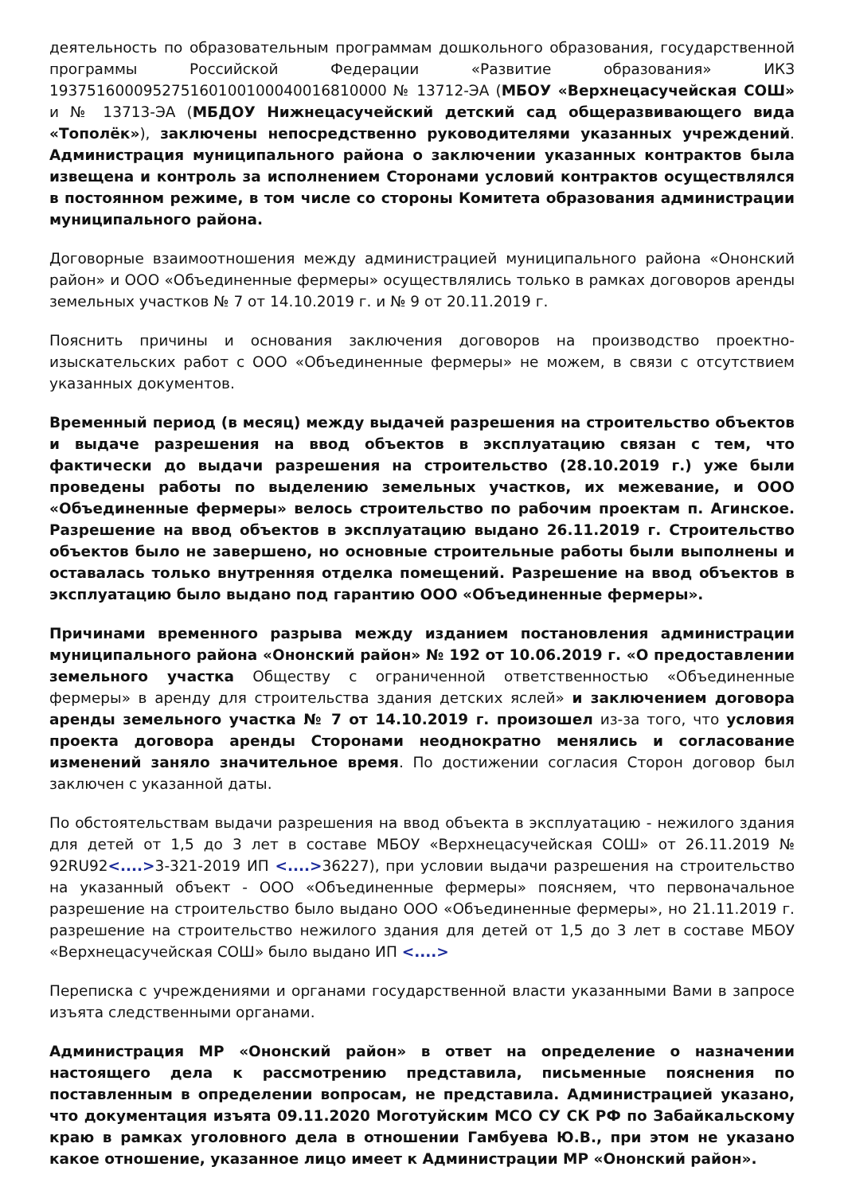деятельность по образовательным программам дошкольного образования, государственной программы Российской Федерации «Развитие образования» ИКЗ 193751600095275160100100040016810000 № 13712-ЭА (МБОУ «Верхнецасучейская СОШ» и № 13713-ЭА (МБДОУ Нижнецасучейский детский сад общеразвивающего вида «Тополёк»), заключены непосредственно руководителями указанных учреждений. Администрация муниципального района о заключении указанных контрактов была извещена и контроль за исполнением Сторонами условий контрактов осуществлялся в постоянном режиме, в том числе со стороны Комитета образования администрации муниципального района.
Договорные взаимоотношения между администрацией муниципального района «Ононский район» и ООО «Объединенные фермеры» осуществлялись только в рамках договоров аренды земельных участков № 7 от 14.10.2019 г. и № 9 от 20.11.2019 г.
Пояснить причины и основания заключения договоров на производство проектно-изыскательских работ с ООО «Объединенные фермеры» не можем, в связи с отсутствием указанных документов.
Временный период (в месяц) между выдачей разрешения на строительство объектов и выдаче разрешения на ввод объектов в эксплуатацию связан с тем, что фактически до выдачи разрешения на строительство (28.10.2019 г.) уже были проведены работы по выделению земельных участков, их межевание, и ООО «Объединенные фермеры» велось строительство по рабочим проектам п. Агинское. Разрешение на ввод объектов в эксплуатацию выдано 26.11.2019 г. Строительство объектов было не завершено, но основные строительные работы были выполнены и оставалась только внутренняя отделка помещений. Разрешение на ввод объектов в эксплуатацию было выдано под гарантию ООО «Объединенные фермеры».
Причинами временного разрыва между изданием постановления администрации муниципального района «Ононский район» № 192 от 10.06.2019 г. «О предоставлении земельного участка Обществу с ограниченной ответственностью «Объединенные фермеры» в аренду для строительства здания детских яслей» и заключением договора аренды земельного участка № 7 от 14.10.2019 г. произошел из-за того, что условия проекта договора аренды Сторонами неоднократно менялись и согласование изменений заняло значительное время. По достижении согласия Сторон договор был заключен с указанной даты.
По обстоятельствам выдачи разрешения на ввод объекта в эксплуатацию - нежилого здания для детей от 1,5 до 3 лет в составе МБОУ «Верхнецасучейская СОШ» от 26.11.2019 № 92RU92<....>3-321-2019 ИП <....>36227), при условии выдачи разрешения на строительство на указанный объект - ООО «Объединенные фермеры» поясняем, что первоначальное разрешение на строительство было выдано ООО «Объединенные фермеры», но 21.11.2019 г. разрешение на строительство нежилого здания для детей от 1,5 до 3 лет в составе МБОУ «Верхнецасучейская СОШ» было выдано ИП <....>
Переписка с учреждениями и органами государственной власти указанными Вами в запросе изъята следственными органами.
Администрация МР «Ононский район» в ответ на определение о назначении настоящего дела к рассмотрению представила, письменные пояснения по поставленным в определении вопросам, не представила. Администрацией указано, что документация изъята 09.11.2020 Моготуйским МСО СУ СК РФ по Забайкальскому краю в рамках уголовного дела в отношении Гамбуева Ю.В., при этом не указано какое отношение, указанное лицо имеет к Администрации МР «Ононский район».